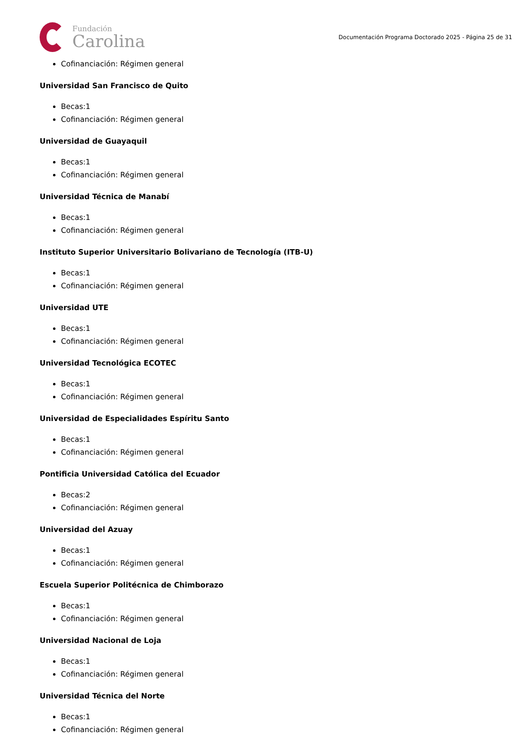Fundación
Carolina
Documentación Programa Doctorado 2025 - Página 25 de 31
Cofinanciación: Régimen general
Universidad San Francisco de Quito
Becas:1
Cofinanciación: Régimen general
Universidad de Guayaquil
Becas:1
Cofinanciación: Régimen general
Universidad Técnica de Manabí
Becas:1
Cofinanciación: Régimen general
Instituto Superior Universitario Bolivariano de Tecnología (ITB-U)
Becas:1
Cofinanciación: Régimen general
Universidad UTE
Becas:1
Cofinanciación: Régimen general
Universidad Tecnológica ECOTEC
Becas:1
Cofinanciación: Régimen general
Universidad de Especialidades Espíritu Santo
Becas:1
Cofinanciación: Régimen general
Pontificia Universidad Católica del Ecuador
Becas:2
Cofinanciación: Régimen general
Universidad del Azuay
Becas:1
Cofinanciación: Régimen general
Escuela Superior Politécnica de Chimborazo
Becas:1
Cofinanciación: Régimen general
Universidad Nacional de Loja
Becas:1
Cofinanciación: Régimen general
Universidad Técnica del Norte
Becas:1
Cofinanciación: Régimen general